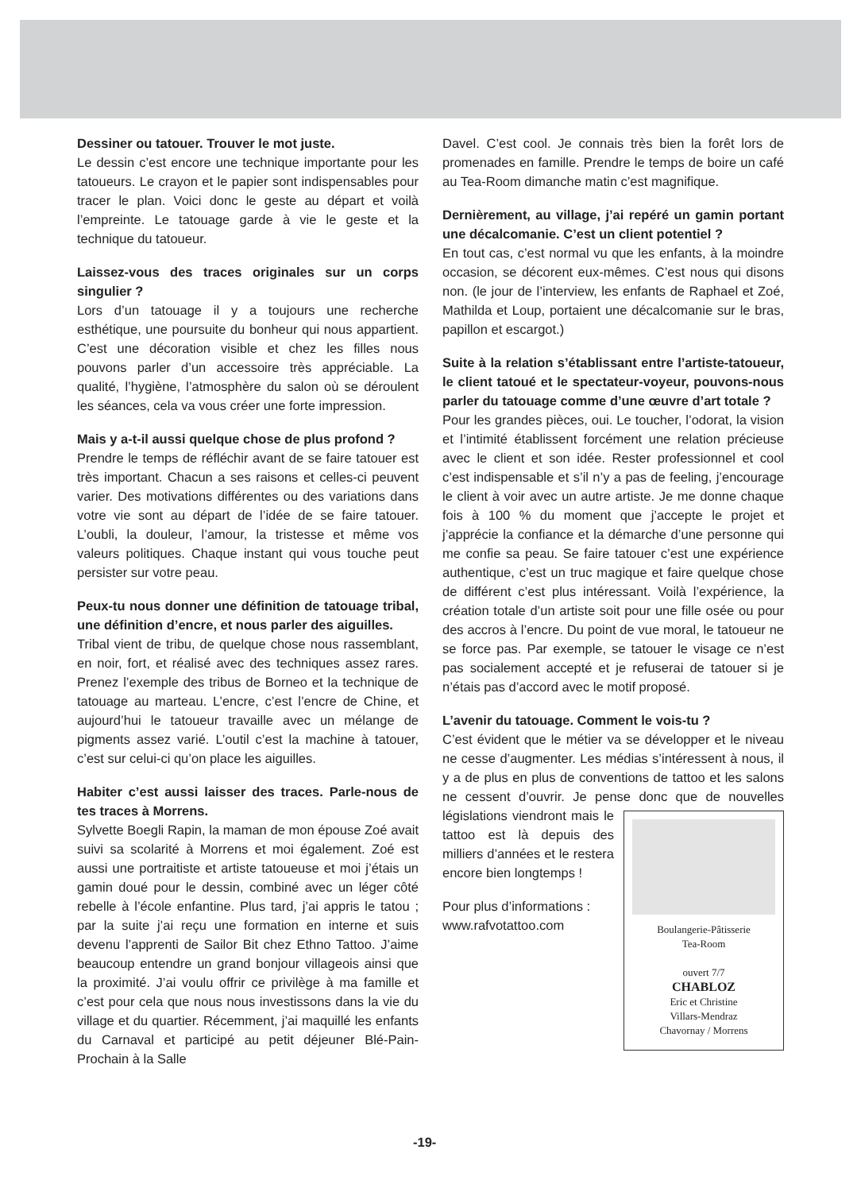Dessiner ou tatouer. Trouver le mot juste.
Le dessin c’est encore une technique importante pour les tatoueurs. Le crayon et le papier sont indispensables pour tracer le plan. Voici donc le geste au départ et voilà l’empreinte. Le tatouage garde à vie le geste et la technique du tatoueur.
Laissez-vous des traces originales sur un corps singulier ?
Lors d’un tatouage il y a toujours une recherche esthétique, une poursuite du bonheur qui nous appartient. C’est une décoration visible et chez les filles nous pouvons parler d’un accessoire très appréciable. La qualité, l’hygiène, l’atmosphère du salon où se déroulent les séances, cela va vous créer une forte impression.
Mais y a-t-il aussi quelque chose de plus profond ?
Prendre le temps de réfléchir avant de se faire tatouer est très important. Chacun a ses raisons et celles-ci peuvent varier. Des motivations différentes ou des variations dans votre vie sont au départ de l’idée de se faire tatouer. L’oubli, la douleur, l’amour, la tristesse et même vos valeurs politiques. Chaque instant qui vous touche peut persister sur votre peau.
Peux-tu nous donner une définition de tatouage tribal, une définition d’encre, et nous parler des aiguilles.
Tribal vient de tribu, de quelque chose nous rassemblant, en noir, fort, et réalisé avec des techniques assez rares. Prenez l’exemple des tribus de Borneo et la technique de tatouage au marteau. L’encre, c’est l’encre de Chine, et aujourd’hui le tatoueur travaille avec un mélange de pigments assez varié. L’outil c’est la machine à tatouer, c’est sur celui-ci qu’on place les aiguilles.
Habiter c’est aussi laisser des traces. Parle-nous de tes traces à Morrens.
Sylvette Boegli Rapin, la maman de mon épouse Zoé avait suivi sa scolarité à Morrens et moi également. Zoé est aussi une portraitiste et artiste tatoueuse et moi j’étais un gamin doué pour le dessin, combiné avec un léger côté rebelle à l’école enfantine. Plus tard, j’ai appris le tatou ; par la suite j’ai reçu une formation en interne et suis devenu l’apprenti de Sailor Bit chez Ethno Tattoo. J’aime beaucoup entendre un grand bonjour villageois ainsi que la proximité. J’ai voulu offrir ce privilège à ma famille et c’est pour cela que nous nous investissons dans la vie du village et du quartier. Récemment, j’ai maquillé les enfants du Carnaval et participé au petit déjeuner Blé-Pain-Prochain à la Salle
Davel. C’est cool. Je connais très bien la forêt lors de promenades en famille. Prendre le temps de boire un café au Tea-Room dimanche matin c’est magnifique.
Dernièrement, au village, j’ai repéré un gamin portant une décalcomanie. C’est un client potentiel ?
En tout cas, c’est normal vu que les enfants, à la moindre occasion, se décorent eux-mêmes. C’est nous qui disons non. (le jour de l’interview, les enfants de Raphael et Zoé, Mathilda et Loup, portaient une décalcomanie sur le bras, papillon et escargot.)
Suite à la relation s’établissant entre l’artiste-tatoueur, le client tatoué et le spectateur-voyeur, pouvons-nous parler du tatouage comme d’une œuvre d’art totale ?
Pour les grandes pièces, oui. Le toucher, l’odorat, la vision et l’intimité établissent forcément une relation précieuse avec le client et son idée. Rester professionnel et cool c’est indispensable et s’il n’y a pas de feeling, j’encourage le client à voir avec un autre artiste. Je me donne chaque fois à 100 % du moment que j’accepte le projet et j’apprécie la confiance et la démarche d’une personne qui me confie sa peau. Se faire tatouer c’est une expérience authentique, c’est un truc magique et faire quelque chose de différent c’est plus intéressant. Voilà l’expérience, la création totale d’un artiste soit pour une fille osée ou pour des accros à l’encre. Du point de vue moral, le tatoueur ne se force pas. Par exemple, se tatouer le visage ce n’est pas socialement accepté et je refuserai de tatouer si je n’étais pas d’accord avec le motif proposé.
L’avenir du tatouage. Comment le vois-tu ?
C’est évident que le métier va se développer et le niveau ne cesse d’augmenter. Les médias s’intéressent à nous, il y a de plus en plus de conventions de tattoo et les salons ne cessent d’ouvrir. Je pense donc que de nouvelles législations viendront mais Boulangerie-Pâtisserie
Tea-Room
ouvert 7/7
CHABLOZ
Eric et Christine
Villars-Mendraz
Chavornay / Morrens le tattoo est là depuis des milliers d’années et le restera encore bien longtemps !
Pour plus d’informations :
www.rafvotattoo.com
-19-